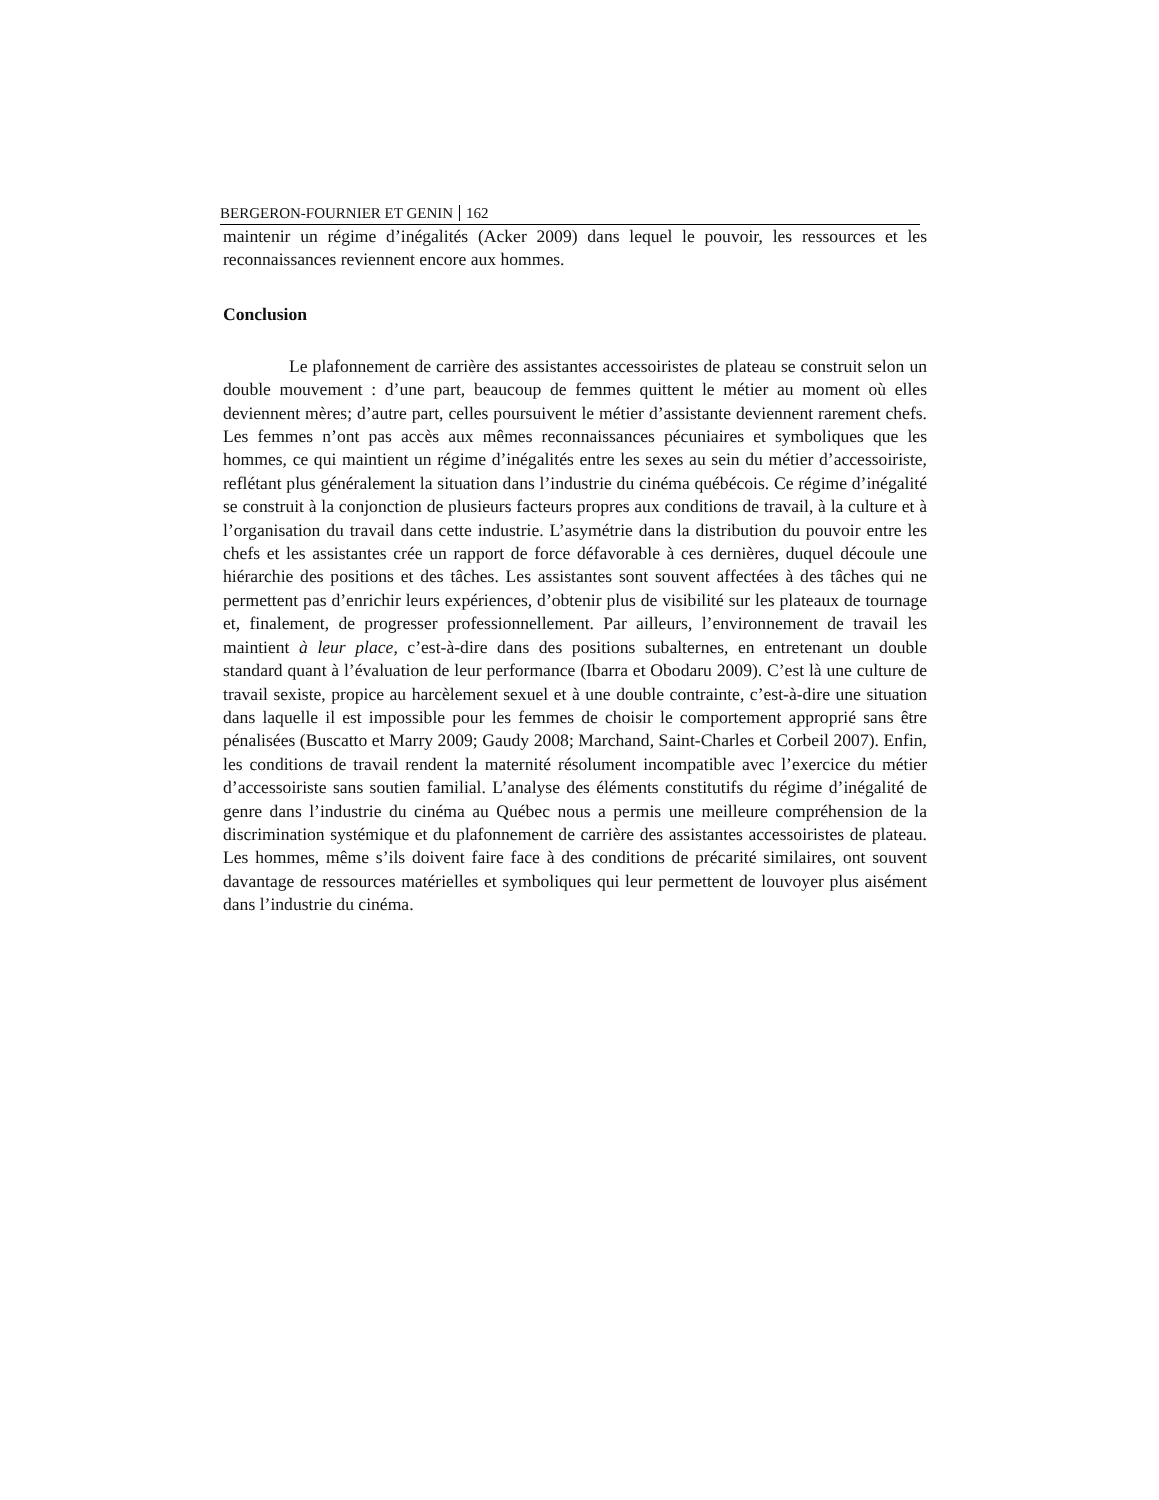BERGERON-FOURNIER ET GENIN 162
maintenir un régime d’inégalités (Acker 2009) dans lequel le pouvoir, les ressources et les reconnaissances reviennent encore aux hommes.
Conclusion
Le plafonnement de carrière des assistantes accessoiristes de plateau se construit selon un double mouvement : d’une part, beaucoup de femmes quittent le métier au moment où elles deviennent mères; d’autre part, celles poursuivent le métier d’assistante deviennent rarement chefs. Les femmes n’ont pas accès aux mêmes reconnaissances pécuniaires et symboliques que les hommes, ce qui maintient un régime d’inégalités entre les sexes au sein du métier d’accessoiriste, reflétant plus généralement la situation dans l’industrie du cinéma québécois. Ce régime d’inégalité se construit à la conjonction de plusieurs facteurs propres aux conditions de travail, à la culture et à l’organisation du travail dans cette industrie. L’asymétrie dans la distribution du pouvoir entre les chefs et les assistantes crée un rapport de force défavorable à ces dernières, duquel découle une hiérarchie des positions et des tâches. Les assistantes sont souvent affectées à des tâches qui ne permettent pas d’enrichir leurs expériences, d’obtenir plus de visibilité sur les plateaux de tournage et, finalement, de progresser professionnellement. Par ailleurs, l’environnement de travail les maintient à leur place, c’est-à-dire dans des positions subalternes, en entretenant un double standard quant à l’évaluation de leur performance (Ibarra et Obodaru 2009). C’est là une culture de travail sexiste, propice au harcèlement sexuel et à une double contrainte, c’est-à-dire une situation dans laquelle il est impossible pour les femmes de choisir le comportement approprié sans être pénalisées (Buscatto et Marry 2009; Gaudy 2008; Marchand, Saint-Charles et Corbeil 2007). Enfin, les conditions de travail rendent la maternité résolument incompatible avec l’exercice du métier d’accessoiriste sans soutien familial. L’analyse des éléments constitutifs du régime d’inégalité de genre dans l’industrie du cinéma au Québec nous a permis une meilleure compréhension de la discrimination systémique et du plafonnement de carrière des assistantes accessoiristes de plateau. Les hommes, même s’ils doivent faire face à des conditions de précarité similaires, ont souvent davantage de ressources matérielles et symboliques qui leur permettent de louvoyer plus aisément dans l’industrie du cinéma.